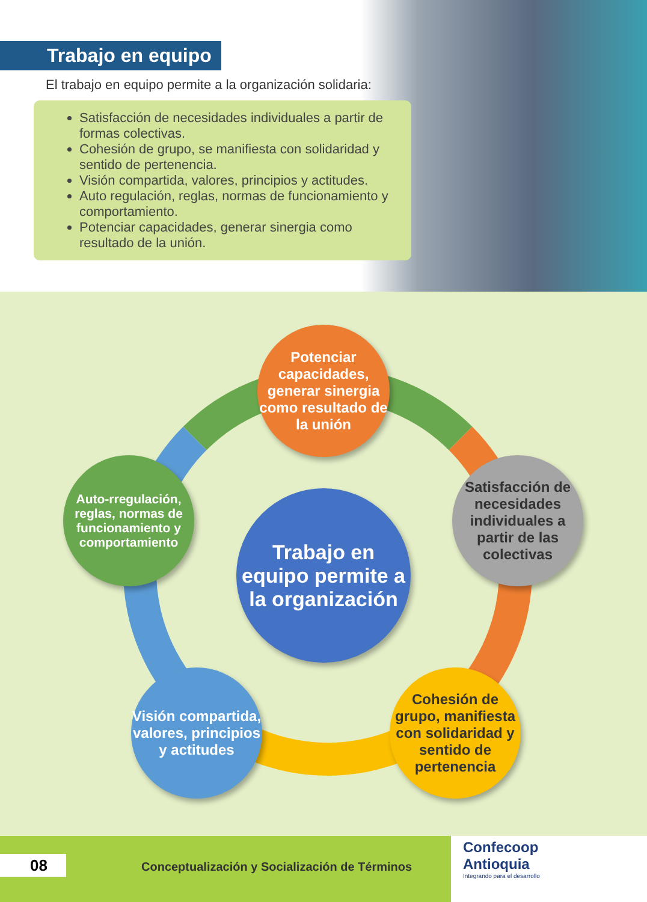Trabajo en equipo
El trabajo en equipo permite a la organización solidaria:
Satisfacción de necesidades individuales a partir de formas colectivas.
Cohesión de grupo, se manifiesta con solidaridad y sentido de pertenencia.
Visión compartida, valores, principios y actitudes.
Auto regulación, reglas, normas de funcionamiento y comportamiento.
Potenciar capacidades, generar sinergia como resultado de la unión.
Potenciar capacidades, generar sinergia como resultado de la unión
Satisfacción de necesidades individuales a partir de las colectivas
Auto-rregulación, reglas, normas de funcionamiento y comportamiento
Trabajo en equipo permite a la organización
Visión compartida, valores, principios y actitudes
Cohesión de grupo, manifiesta con solidaridad y sentido de pertenencia
08
Conceptualización y Socialización de Términos
Confecoop
Antioquia
Integrando para el desarrollo